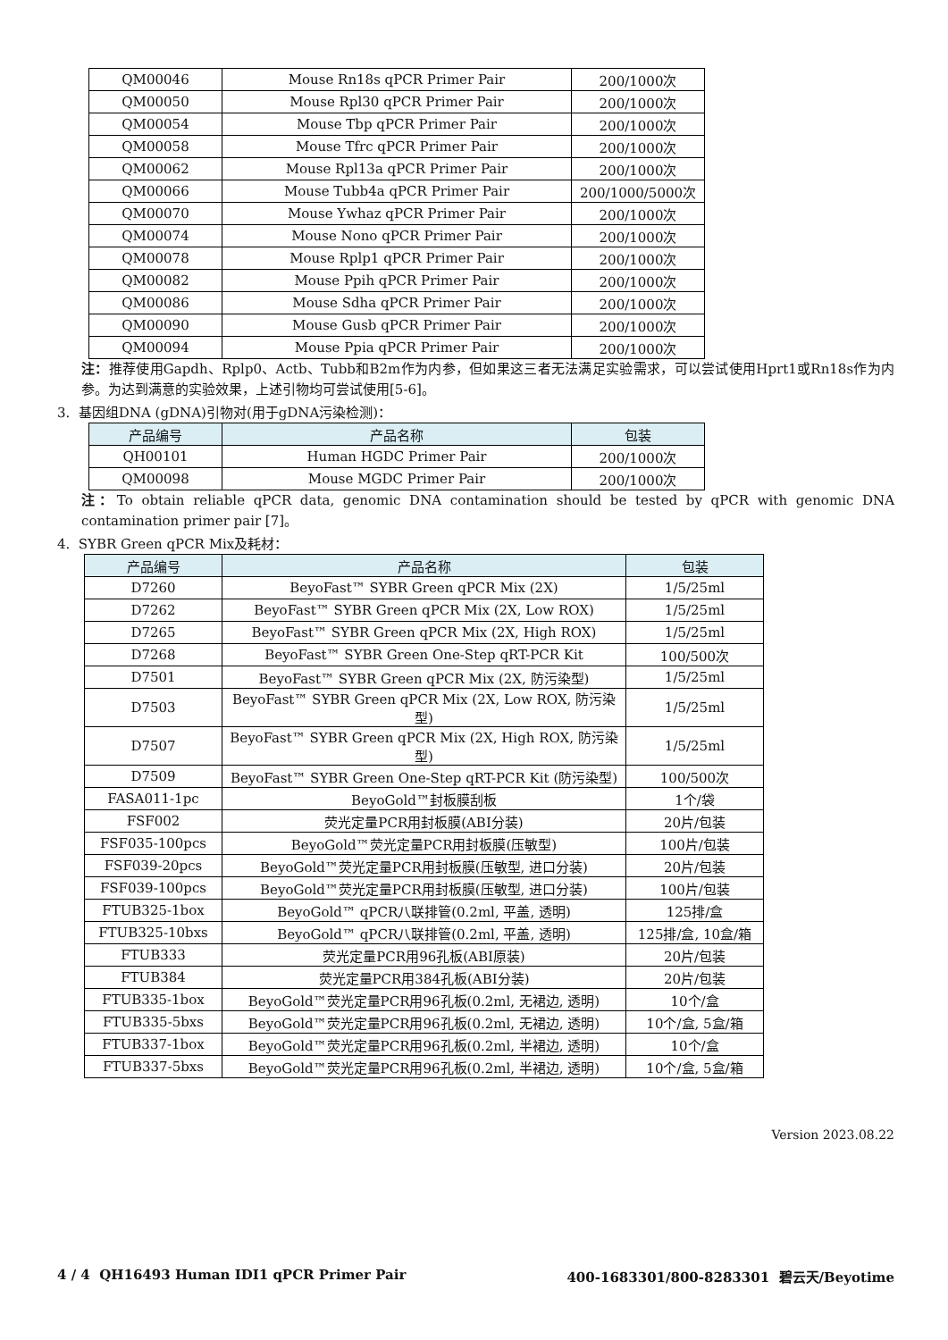| QM00046 | Mouse Rn18s qPCR Primer Pair | 200/1000次 |
| QM00050 | Mouse Rpl30 qPCR Primer Pair | 200/1000次 |
| QM00054 | Mouse Tbp qPCR Primer Pair | 200/1000次 |
| QM00058 | Mouse Tfrc qPCR Primer Pair | 200/1000次 |
| QM00062 | Mouse Rpl13a qPCR Primer Pair | 200/1000次 |
| QM00066 | Mouse Tubb4a qPCR Primer Pair | 200/1000/5000次 |
| QM00070 | Mouse Ywhaz qPCR Primer Pair | 200/1000次 |
| QM00074 | Mouse Nono qPCR Primer Pair | 200/1000次 |
| QM00078 | Mouse Rplp1 qPCR Primer Pair | 200/1000次 |
| QM00082 | Mouse Ppih qPCR Primer Pair | 200/1000次 |
| QM00086 | Mouse Sdha qPCR Primer Pair | 200/1000次 |
| QM00090 | Mouse Gusb qPCR Primer Pair | 200/1000次 |
| QM00094 | Mouse Ppia qPCR Primer Pair | 200/1000次 |
注：推荐使用Gapdh、Rplp0、Actb、Tubb和B2m作为内参，但如果这三者无法满足实验需求，可以尝试使用Hprt1或Rn18s作为内参。为达到满意的实验效果，上述引物均可尝试使用[5-6]。
3. 基因组DNA (gDNA)引物对(用于gDNA污染检测)：
| 产品编号 | 产品名称 | 包装 |
| --- | --- | --- |
| QH00101 | Human HGDC Primer Pair | 200/1000次 |
| QM00098 | Mouse MGDC Primer Pair | 200/1000次 |
注：To obtain reliable qPCR data, genomic DNA contamination should be tested by qPCR with genomic DNA contamination primer pair [7]。
4. SYBR Green qPCR Mix及耗材：
| 产品编号 | 产品名称 | 包装 |
| --- | --- | --- |
| D7260 | BeyoFast™ SYBR Green qPCR Mix (2X) | 1/5/25ml |
| D7262 | BeyoFast™ SYBR Green qPCR Mix (2X, Low ROX) | 1/5/25ml |
| D7265 | BeyoFast™ SYBR Green qPCR Mix (2X, High ROX) | 1/5/25ml |
| D7268 | BeyoFast™ SYBR Green One-Step qRT-PCR Kit | 100/500次 |
| D7501 | BeyoFast™ SYBR Green qPCR Mix (2X, 防污染型) | 1/5/25ml |
| D7503 | BeyoFast™ SYBR Green qPCR Mix (2X, Low ROX, 防污染型) | 1/5/25ml |
| D7507 | BeyoFast™ SYBR Green qPCR Mix (2X, High ROX, 防污染型) | 1/5/25ml |
| D7509 | BeyoFast™ SYBR Green One-Step qRT-PCR Kit (防污染型) | 100/500次 |
| FASA011-1pc | BeyoGold™封板膜刮板 | 1个/袋 |
| FSF002 | 荧光定量PCR用封板膜(ABI分装) | 20片/包装 |
| FSF035-100pcs | BeyoGold™荧光定量PCR用封板膜(压敏型) | 100片/包装 |
| FSF039-20pcs | BeyoGold™荧光定量PCR用封板膜(压敏型, 进口分装) | 20片/包装 |
| FSF039-100pcs | BeyoGold™荧光定量PCR用封板膜(压敏型, 进口分装) | 100片/包装 |
| FTUB325-1box | BeyoGold™ qPCR八联排管(0.2ml, 平盖, 透明) | 125排/盒 |
| FTUB325-10bxs | BeyoGold™ qPCR八联排管(0.2ml, 平盖, 透明) | 125排/盒, 10盒/箱 |
| FTUB333 | 荧光定量PCR用96孔板(ABI原装) | 20片/包装 |
| FTUB384 | 荧光定量PCR用384孔板(ABI分装) | 20片/包装 |
| FTUB335-1box | BeyoGold™荧光定量PCR用96孔板(0.2ml, 无裙边, 透明) | 10个/盒 |
| FTUB335-5bxs | BeyoGold™荧光定量PCR用96孔板(0.2ml, 无裙边, 透明) | 10个/盒, 5盒/箱 |
| FTUB337-1box | BeyoGold™荧光定量PCR用96孔板(0.2ml, 半裙边, 透明) | 10个/盒 |
| FTUB337-5bxs | BeyoGold™荧光定量PCR用96孔板(0.2ml, 半裙边, 透明) | 10个/盒, 5盒/箱 |
Version 2023.08.22
4 / 4 QH16493 Human IDI1 qPCR Primer Pair 400-1683301/800-8283301 碧云天/Beyotime